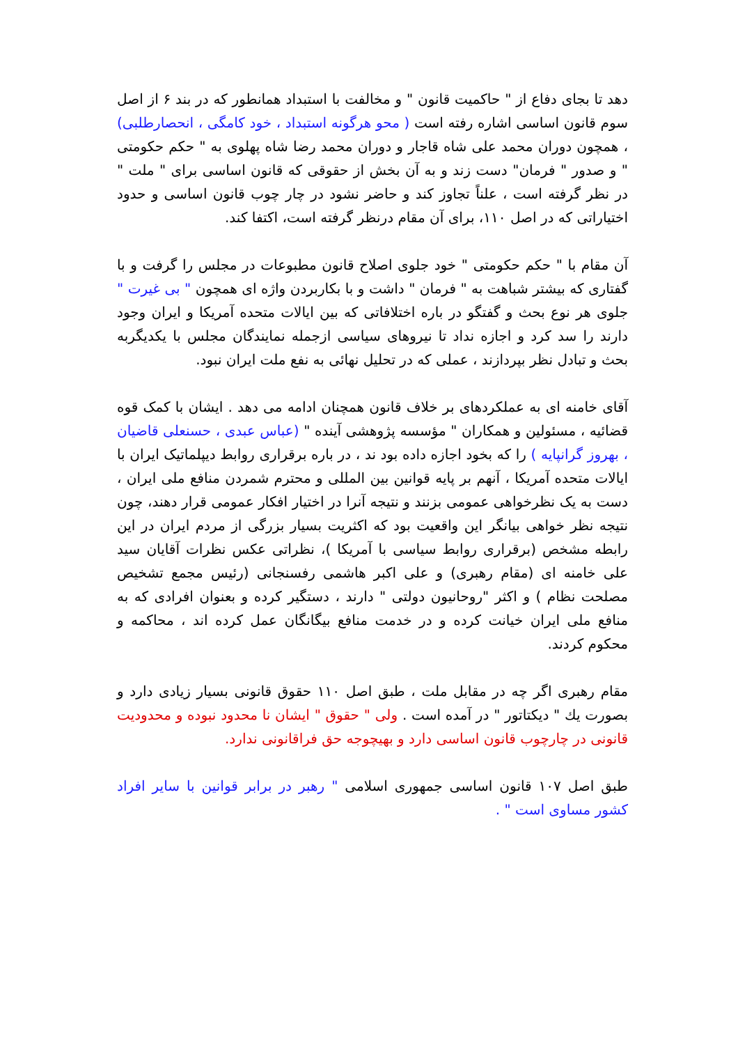دهد تا بجای دفاع از " حاکمیت قانون " و مخالفت با استبداد همانطور که در بند ۶ از اصل سوم قانون اساسی اشاره رفته است ( محو هرگونه استبداد ، خود کامگی ، انحصارطلبی) ، همچون دوران محمد علی شاه قاجار و دوران محمد رضا شاه پهلوی به " حکم حکومتی " و صدور " فرمان" دست زند و به آن بخش از حقوقی که قانون اساسی برای " ملت " در نظر گرفته است ، علناً تجاوز کند و حاضر نشود در چار چوب قانون اساسی و حدود اختیاراتی که در اصل ۱۱۰، برای آن مقام درنظر گرفته است، اکتفا کند.
آن مقام با " حکم حکومتی " خود جلوی اصلاح قانون مطبوعات در مجلس را گرفت و با گفتاری که بیشتر شباهت به " فرمان " داشت و با بکاربردن واژه ای همچون " بی غیرت " جلوی هر نوع بحث و گفتگو در باره اختلافاتی که بین ایالات متحده آمریکا و ایران وجود دارند را سد کرد و اجازه نداد تا نیروهای سیاسی ازجمله نمایندگان مجلس با یکدیگربه بحث و تبادل نظر بپردازند ، عملی که در تحلیل نهائی به نفع ملت ایران نبود.
آقای خامنه ای به عملکردهای بر خلاف قانون همچنان ادامه می دهد . ایشان با کمک قوه قضائیه ، مسئولین و همکاران " مؤسسه پژوهشی آینده " (عباس عبدی ، حسنعلی قاضیان ، بهروز گرانپایه ) را که بخود اجازه داده بود ند ، در باره برقراری روابط دیپلماتیک ایران با ایالات متحده آمریکا ، آنهم بر پایه قوانین بین المللی و محترم شمردن منافع ملی ایران ، دست به یک نظرخواهی عمومی بزنند و نتیجه آنرا در اختیار افکار عمومی قرار دهند، چون نتیجه نظر خواهی بیانگر این واقعیت بود که اکثریت بسیار بزرگی از مردم ایران در این رابطه مشخص (برقراری روابط سیاسی با آمریکا )، نظراتی عکس نظرات آقایان سید علی خامنه ای (مقام رهبری) و علی اکبر هاشمی رفسنجانی (رئیس مجمع تشخیص مصلحت نظام ) و اکثر "روحانیون دولتی " دارند ، دستگیر کرده و بعنوان افرادی که به منافع ملی ایران خیانت کرده و در خدمت منافع بیگانگان عمل کرده اند ، محاکمه و محکوم کردند.
مقام رهبری اگر چه در مقابل ملت ، طبق اصل ۱۱۰ حقوق قانونی بسیار زیادی دارد و بصورت يك " ديكتاتور " در آمده است . ولی " حقوق " ایشان نا محدود نبوده و محدودیت قانونی در چارچوب قانون اساسی دارد و بهیچوجه حق فراقانونی ندارد.
طبق اصل ۱۰۷ قانون اساسی جمهوری اسلامی " رهبر در برابر قوانین با سایر افراد کشور مساوی است " .